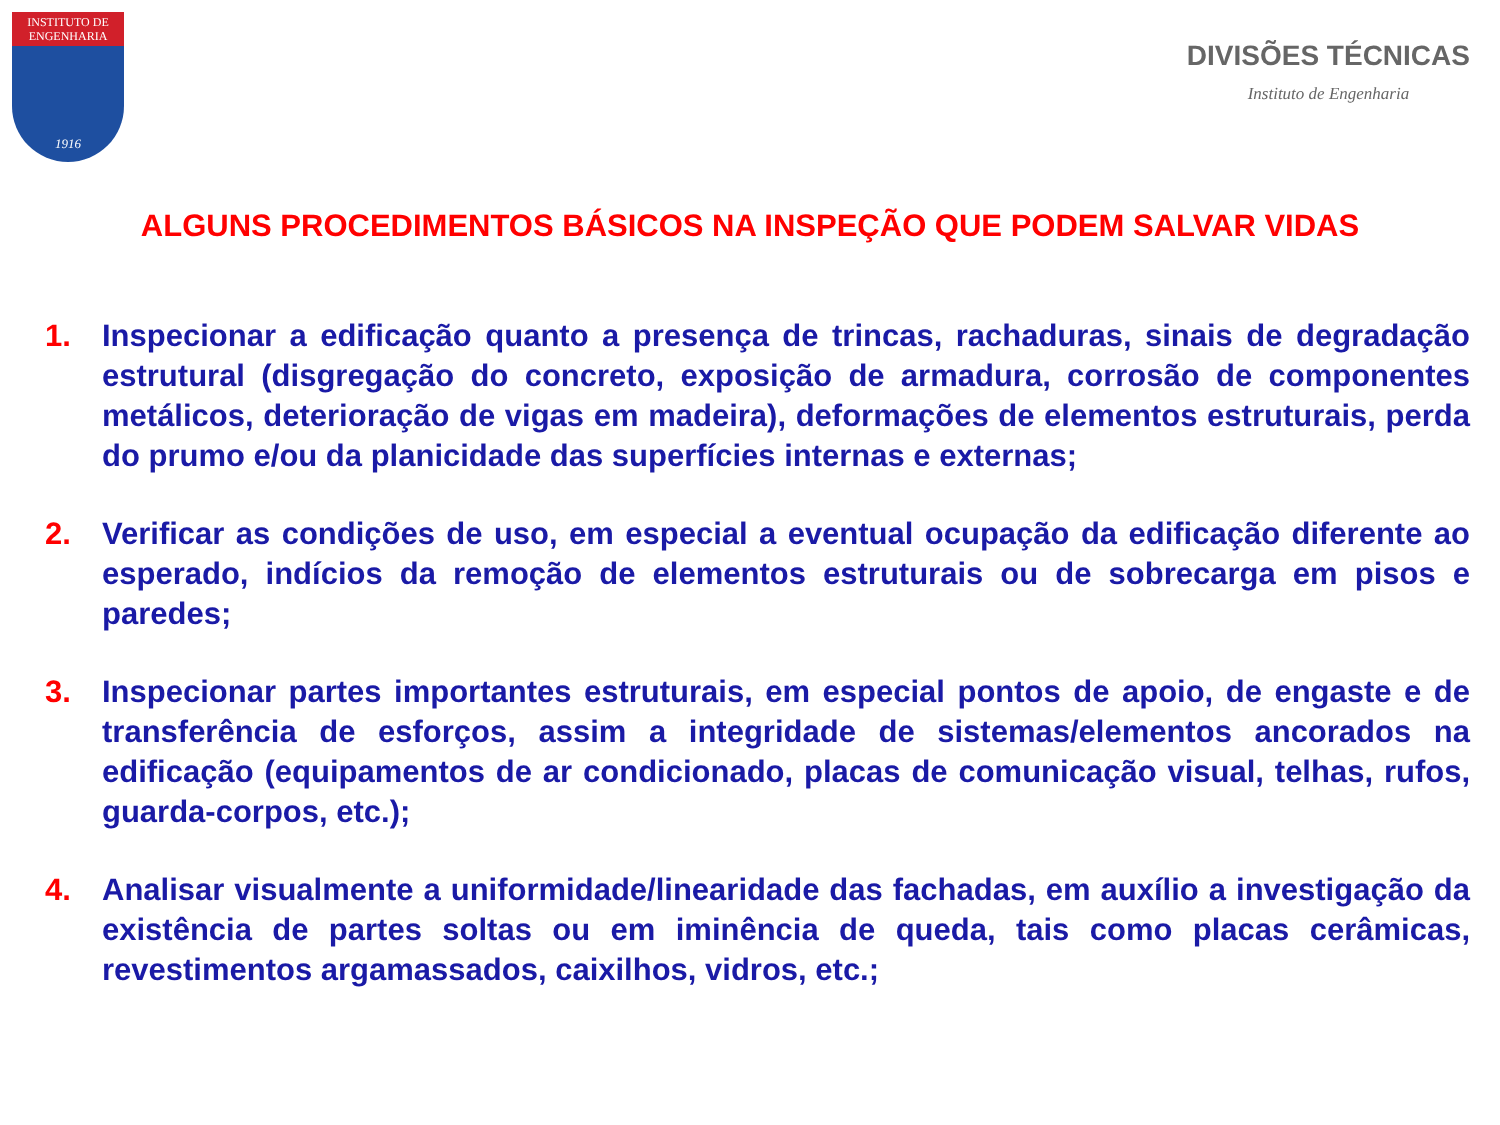INSTITUTO DE ENGENHARIA
1916
DIVISÕES TÉCNICAS
Instituto de Engenharia
ALGUNS PROCEDIMENTOS BÁSICOS NA INSPEÇÃO QUE PODEM SALVAR VIDAS
1. Inspecionar a edificação quanto a presença de trincas, rachaduras, sinais de degradação estrutural (disgregação do concreto, exposição de armadura, corrosão de componentes metálicos, deterioração de vigas em madeira), deformações de elementos estruturais, perda do prumo e/ou da planicidade das superfícies internas e externas;
2. Verificar as condições de uso, em especial a eventual ocupação da edificação diferente ao esperado, indícios da remoção de elementos estruturais ou de sobrecarga em pisos e paredes;
3. Inspecionar partes importantes estruturais, em especial pontos de apoio, de engaste e de transferência de esforços, assim a integridade de sistemas/elementos ancorados na edificação (equipamentos de ar condicionado, placas de comunicação visual, telhas, rufos, guarda-corpos, etc.);
4. Analisar visualmente a uniformidade/linearidade das fachadas, em auxílio a investigação da existência de partes soltas ou em iminência de queda, tais como placas cerâmicas, revestimentos argamassados, caixilhos, vidros, etc.;